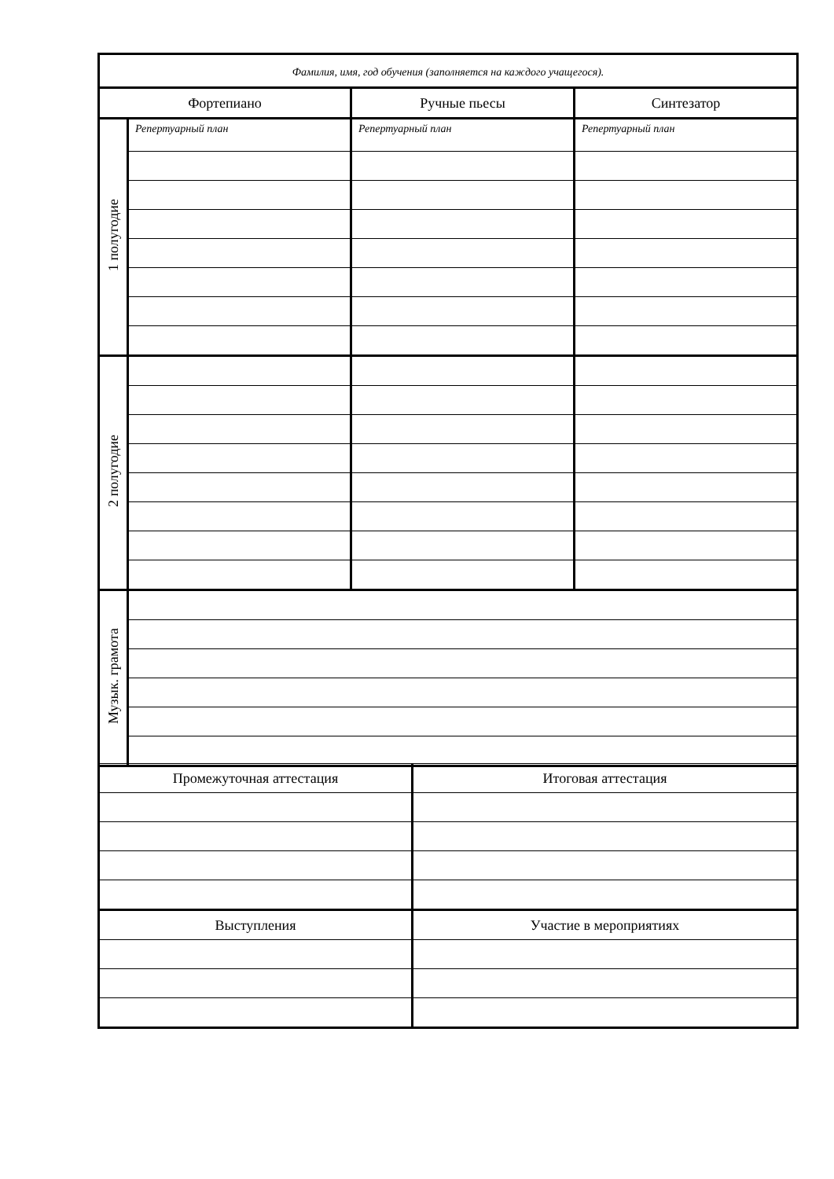| Фамилия, имя, год обучения (заполняется на каждого учащегося). | | | |
| Фортепиано | | Ручные пьесы | Синтезатор |
| 1 полугодие | Репертуарный план | Репертуарный план | Репертуарный план |
| 2 полугодие | | | |
| Музык. грамота | | | |
| Промежуточная аттестация | Итоговая аттестация |
| --- | --- |
| Выступления | Участие в мероприятиях |